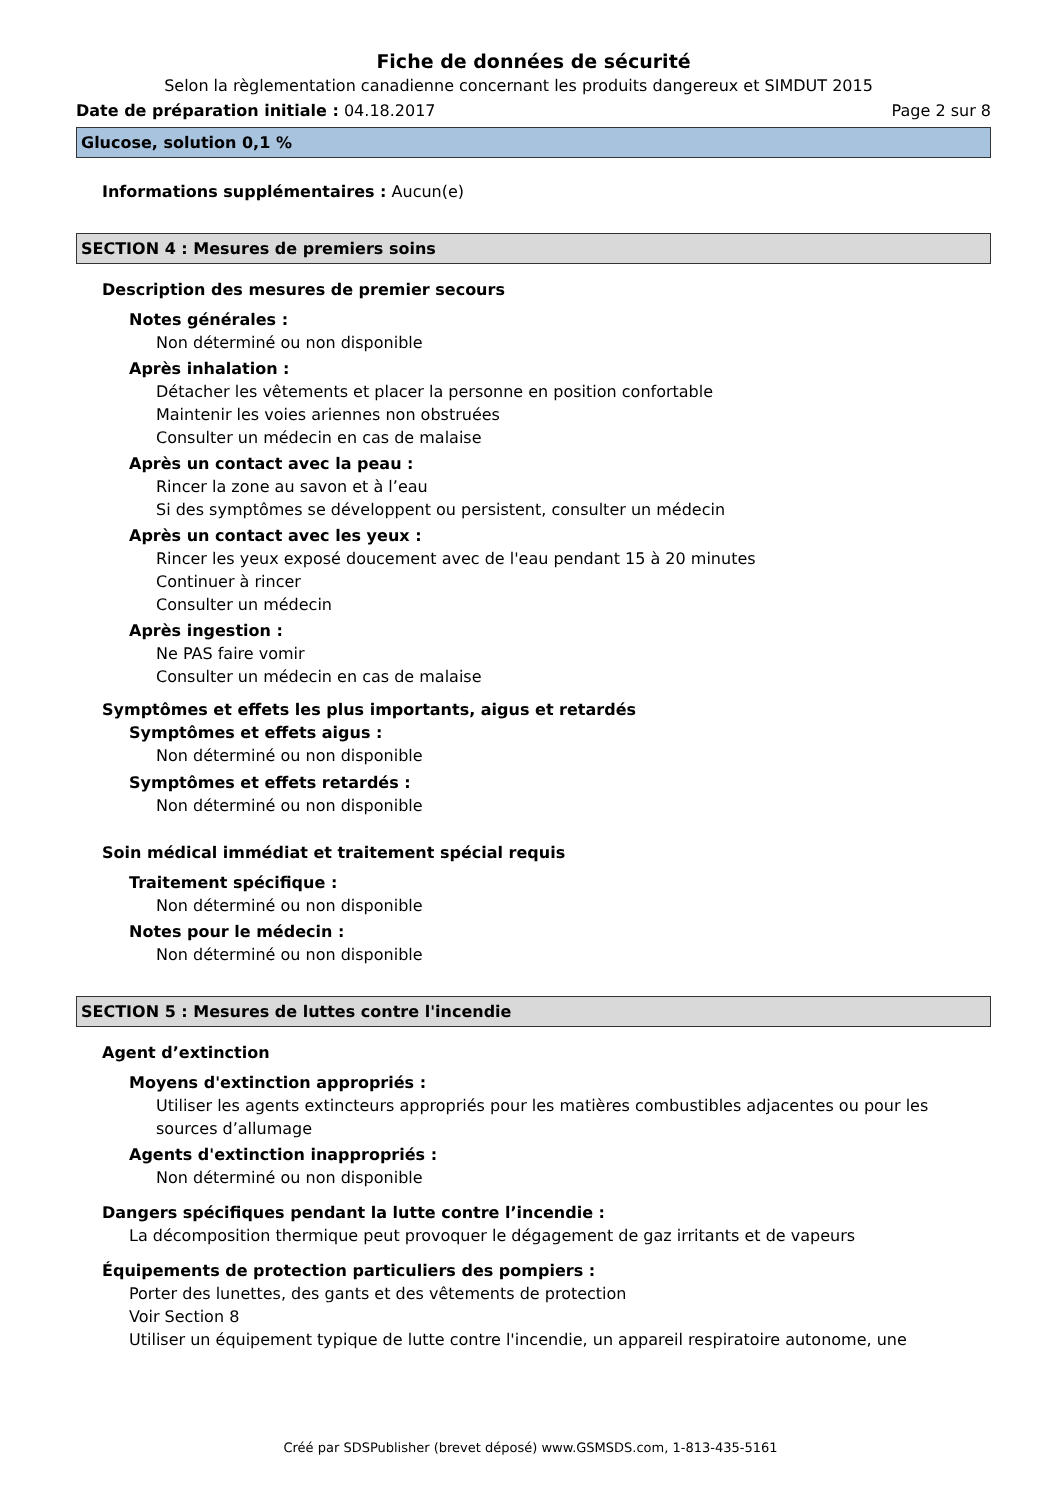Fiche de données de sécurité
Selon la règlementation canadienne concernant les produits dangereux et SIMDUT 2015
Date de préparation initiale : 04.18.2017 Page 2 sur 8
Glucose, solution 0,1 %
Informations supplémentaires : Aucun(e)
SECTION 4 : Mesures de premiers soins
Description des mesures de premier secours
Notes générales :
Non déterminé ou non disponible
Après inhalation :
Détacher les vêtements et placer la personne en position confortable
Maintenir les voies ariennes non obstruées
Consulter un médecin en cas de malaise
Après un contact avec la peau :
Rincer la zone au savon et à l’eau
Si des symptômes se développent ou persistent, consulter un médecin
Après un contact avec les yeux :
Rincer les yeux exposé doucement avec de l'eau pendant 15 à 20 minutes
Continuer à rincer
Consulter un médecin
Après ingestion :
Ne PAS faire vomir
Consulter un médecin en cas de malaise
Symptômes et effets les plus importants, aigus et retardés
Symptômes et effets aigus :
Non déterminé ou non disponible
Symptômes et effets retardés :
Non déterminé ou non disponible
Soin médical immédiat et traitement spécial requis
Traitement spécifique :
Non déterminé ou non disponible
Notes pour le médecin :
Non déterminé ou non disponible
SECTION 5 : Mesures de luttes contre l'incendie
Agent d’extinction
Moyens d'extinction appropriés :
Utiliser les agents extincteurs appropriés pour les matières combustibles adjacentes ou pour les sources d’allumage
Agents d'extinction inappropriés :
Non déterminé ou non disponible
Dangers spécifiques pendant la lutte contre l’incendie :
La décomposition thermique peut provoquer le dégagement de gaz irritants et de vapeurs
Équipements de protection particuliers des pompiers :
Porter des lunettes, des gants et des vêtements de protection
Voir Section 8
Utiliser un équipement typique de lutte contre l'incendie, un appareil respiratoire autonome, une
Créé par SDSPublisher (brevet déposé) www.GSMSDS.com, 1-813-435-5161